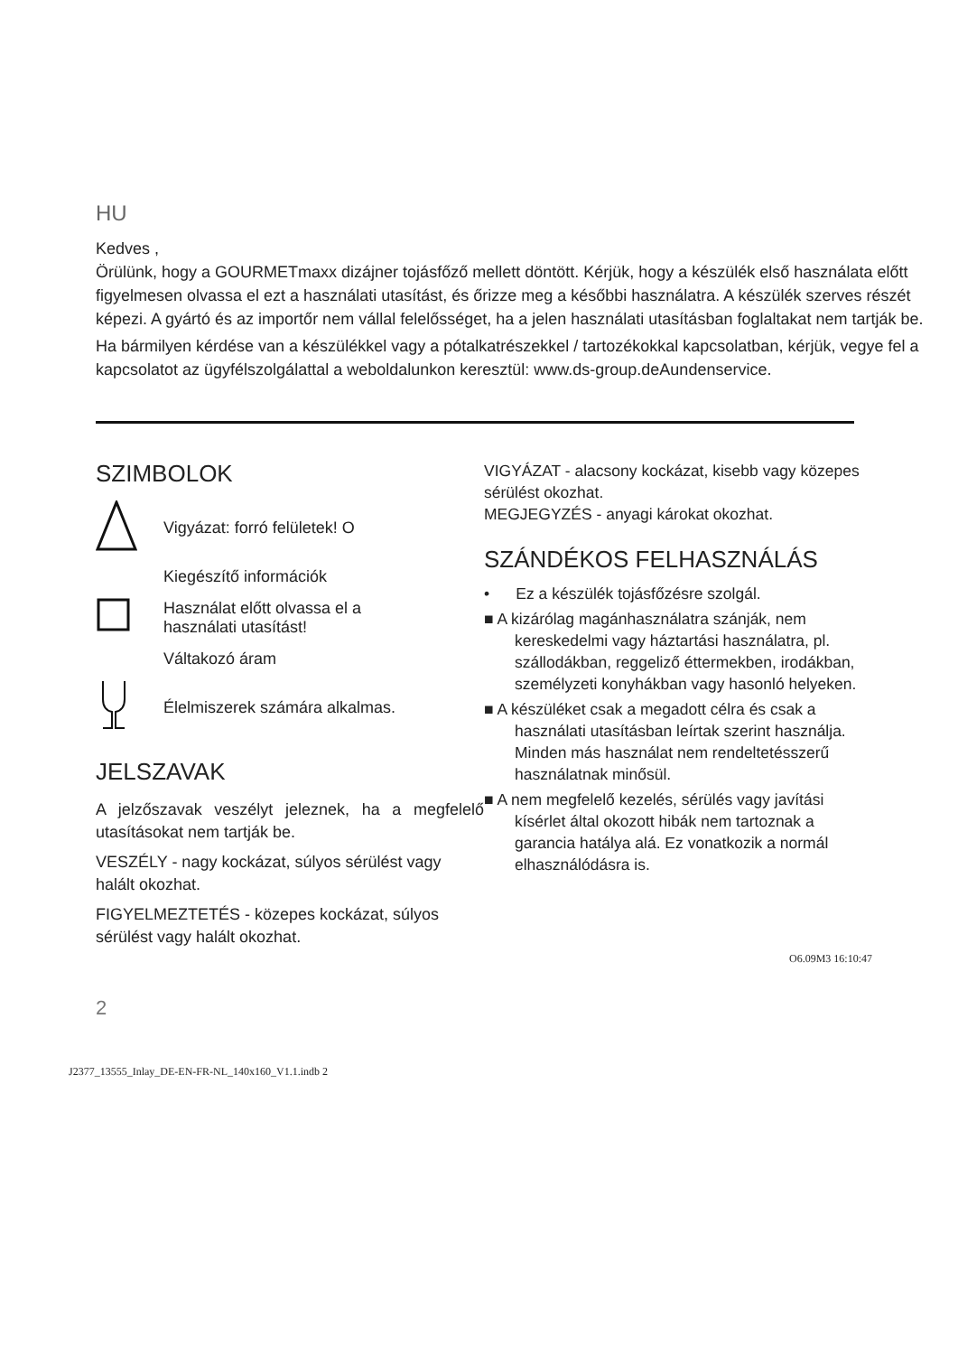HU
Kedves ,
Örülünk, hogy a GOURMETmaxx dizájner tojásfőző mellett döntött. Kérjük, hogy a készülék első használata előtt figyelmesen olvassa el ezt a használati utasítást, és őrizze meg a későbbi használatra. A készülék szerves részét képezi. A gyártó és az importőr nem vállal felelősséget, ha a jelen használati utasításban foglaltakat nem tartják be.
Ha bármilyen kérdése van a készülékkel vagy a pótalkatrészekkel / tartozékokkal kapcsolatban, kérjük, vegye fel a kapcsolatot az ügyfélszolgálattal a weboldalunkon keresztül: www.ds-group.deAundenservice.
SZIMBOLOK
Vigyázat: forró felületek! O
Kiegészítő információk
Használat előtt olvassa el a
használati utasítást!
Váltakozó áram
Élelmiszerek számára alkalmas.
JELSZAVAK
A jelzőszavak veszélyt jeleznek, ha a megfelelő utasításokat nem tartják be.
VESZÉLY - nagy kockázat, súlyos sérülést vagy halált okozhat.
FIGYELMEZTETÉS - közepes kockázat, súlyos sérülést vagy halált okozhat.
VIGYÁZAT - alacsony kockázat, kisebb vagy közepes sérülést okozhat.
MEGJEGYZÉS - anyagi károkat okozhat.
SZÁNDÉKOS FELHASZNÁLÁS
• Ez a készülék tojásfőzésre szolgál.
■ A kizárólag magánhasználatra szánják, nem kereskedelmi vagy háztartási használatra, pl. szállodákban, reggeliző éttermekben, irodákban, személyzeti konyhákban vagy hasonló helyeken.
■ A készüléket csak a megadott célra és csak a használati utasításban leírtak szerint használja. Minden más használat nem rendeltetésszerű használatnak minősül.
■ A nem megfelelő kezelés, sérülés vagy javítási kísérlet által okozott hibák nem tartoznak a garancia hatálya alá. Ez vonatkozik a normál elhasználódásra is.
O6.09M3 16:10:47
2
J2377_13555_Inlay_DE-EN-FR-NL_140x160_V1.1.indb 2